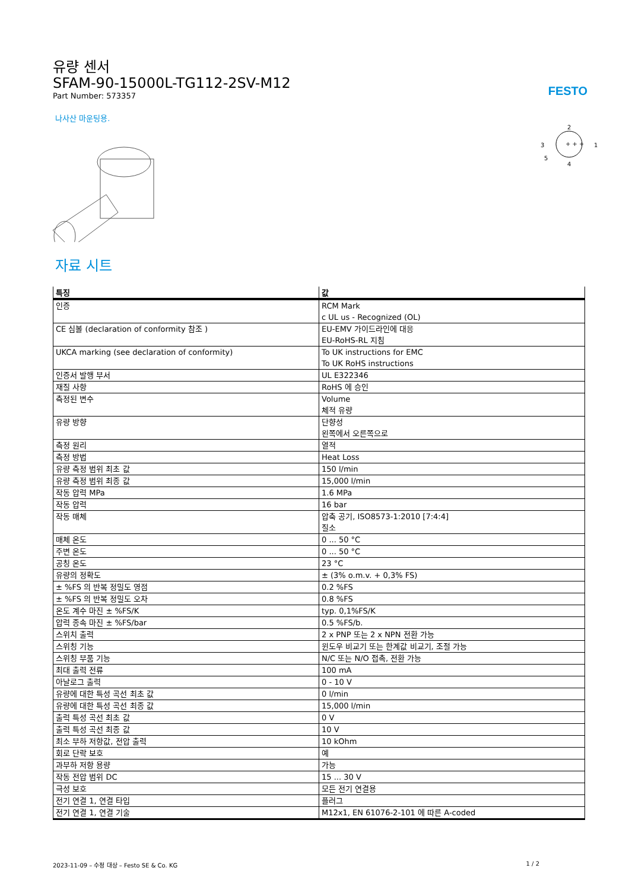FESTO
유량 센서
SFAM-90-15000L-TG112-2SV-M12
Part Number: 573357
나사산 마운팅용.
2
3
1
5
4
+ + +
자료 시트
| 특징 | 값 |
| --- | --- |
| 인증 | RCM Mark c UL us - Recognized (OL) |
| CE 심볼 (declaration of conformity 참조 ) | EU-EMV 가이드라인에 대응 EU-RoHS-RL 지침 |
| UKCA marking (see declaration of conformity) | To UK instructions for EMC To UK RoHS instructions |
| 인증서 발행 부서 | UL E322346 |
| 재질 사항 | RoHS 에 승인 |
| 측정된 변수 | Volume 체적 유량 |
| 유량 방향 | 단향성 왼쪽에서 오른쪽으로 |
| 측정 원리 | 열적 |
| 측정 방법 | Heat Loss |
| 유량 측정 범위 최초 값 | 150 l/min |
| 유량 측정 범위 최종 값 | 15,000 l/min |
| 작동 압력 MPa | 1.6 MPa |
| 작동 압력 | 16 bar |
| 작동 매체 | 압축 공기, ISO8573-1:2010 [7:4:4] 질소 |
| 매체 온도 | 0 ... 50 °C |
| 주변 온도 | 0 ... 50 °C |
| 공칭 온도 | 23 °C |
| 유량의 정확도 | ± (3% o.m.v. + 0,3% FS) |
| ± %FS 의 반복 정밀도 영점 | 0.2 %FS |
| ± %FS 의 반복 정밀도 오차 | 0.8 %FS |
| 온도 계수 마진 ± %FS/K | typ. 0,1%FS/K |
| 압력 종속 마진 ± %FS/bar | 0.5 %FS/b. |
| 스위치 출력 | 2 x PNP 또는 2 x NPN 전환 가능 |
| 스위칭 기능 | 윈도우 비교기 또는 한계값 비교기, 조절 가능 |
| 스위칭 부품 기능 | N/C 또는 N/O 접촉, 전환 가능 |
| 최대 출력 전류 | 100 mA |
| 아날로그 출력 | 0 - 10 V |
| 유량에 대한 특성 곡선 최초 값 | 0 l/min |
| 유량에 대한 특성 곡선 최종 값 | 15,000 l/min |
| 출력 특성 곡선 최초 값 | 0 V |
| 출력 특성 곡선 최종 값 | 10 V |
| 최소 부하 저항값, 전압 출력 | 10 kOhm |
| 회로 단락 보호 | 예 |
| 과부하 저항 용량 | 가능 |
| 작동 전압 범위 DC | 15 ... 30 V |
| 극성 보호 | 모든 전기 연결용 |
| 전기 연결 1, 연결 타입 | 플러그 |
| 전기 연결 1, 연결 기술 | M12x1, EN 61076-2-101 에 따른 A-coded |
2023-11-09 – 수정 대상 – Festo SE & Co. KG 1 / 2